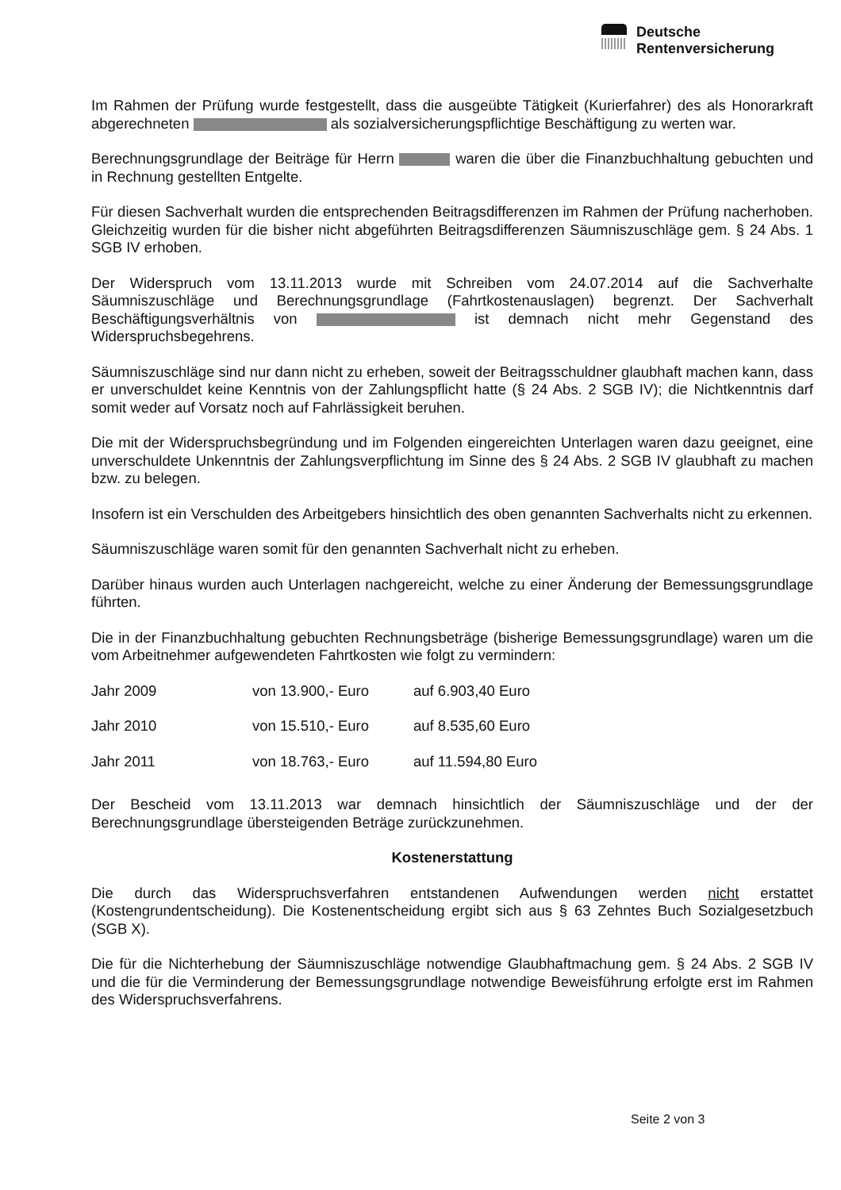Deutsche
Rentenversicherung
Im Rahmen der Prüfung wurde festgestellt, dass die ausgeübte Tätigkeit (Kurierfahrer) des als Honorarkraft abgerechneten als sozialversicherungspflichtige Beschäftigung zu werten war.
Berechnungsgrundlage der Beiträge für Herrn waren die über die Finanzbuchhaltung gebuchten und in Rechnung gestellten Entgelte.
Für diesen Sachverhalt wurden die entsprechenden Beitragsdifferenzen im Rahmen der Prüfung nacherhoben. Gleichzeitig wurden für die bisher nicht abgeführten Beitragsdifferenzen Säumniszuschläge gem. § 24 Abs. 1 SGB IV erhoben.
Der Widerspruch vom 13.11.2013 wurde mit Schreiben vom 24.07.2014 auf die Sachverhalte Säumniszuschläge und Berechnungsgrundlage (Fahrtkostenauslagen) begrenzt. Der Sachverhalt Beschäftigungsverhältnis von ist demnach nicht mehr Gegenstand des Widerspruchsbegehrens.
Säumniszuschläge sind nur dann nicht zu erheben, soweit der Beitragsschuldner glaubhaft machen kann, dass er unverschuldet keine Kenntnis von der Zahlungspflicht hatte (§ 24 Abs. 2 SGB IV); die Nichtkenntnis darf somit weder auf Vorsatz noch auf Fahrlässigkeit beruhen.
Die mit der Widerspruchsbegründung und im Folgenden eingereichten Unterlagen waren dazu geeignet, eine unverschuldete Unkenntnis der Zahlungsverpflichtung im Sinne des § 24 Abs. 2 SGB IV glaubhaft zu machen bzw. zu belegen.
Insofern ist ein Verschulden des Arbeitgebers hinsichtlich des oben genannten Sachverhalts nicht zu erkennen.
Säumniszuschläge waren somit für den genannten Sachverhalt nicht zu erheben.
Darüber hinaus wurden auch Unterlagen nachgereicht, welche zu einer Änderung der Bemessungsgrundlage führten.
Die in der Finanzbuchhaltung gebuchten Rechnungsbeträge (bisherige Bemessungsgrundlage) waren um die vom Arbeitnehmer aufgewendeten Fahrtkosten wie folgt zu vermindern:
| Jahr 2009 | von 13.900,- Euro | auf 6.903,40 Euro |
| Jahr 2010 | von 15.510,- Euro | auf 8.535,60 Euro |
| Jahr 2011 | von 18.763,- Euro | auf 11.594,80 Euro |
Der Bescheid vom 13.11.2013 war demnach hinsichtlich der Säumniszuschläge und der der Berechnungsgrundlage übersteigenden Beträge zurückzunehmen.
Kostenerstattung
Die durch das Widerspruchsverfahren entstandenen Aufwendungen werden nicht erstattet (Kostengrundentscheidung). Die Kostenentscheidung ergibt sich aus § 63 Zehntes Buch Sozialgesetzbuch (SGB X).
Die für die Nichterhebung der Säumniszuschläge notwendige Glaubhaftmachung gem. § 24 Abs. 2 SGB IV und die für die Verminderung der Bemessungsgrundlage notwendige Beweisführung erfolgte erst im Rahmen des Widerspruchsverfahrens.
Seite 2 von 3